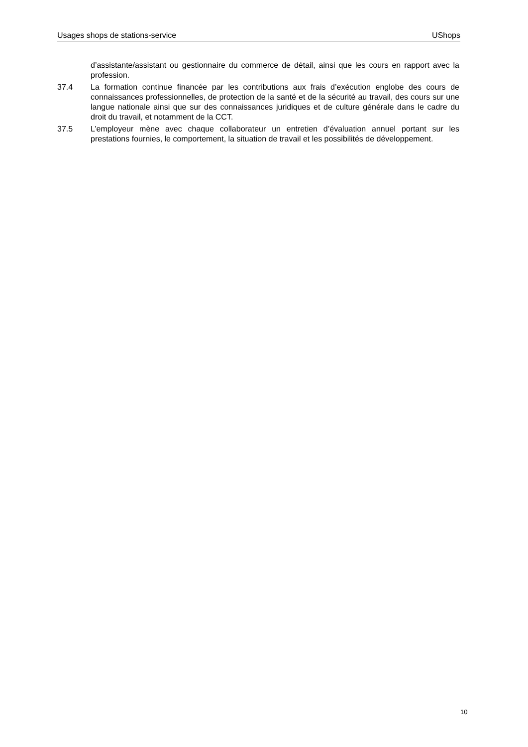Usages shops de stations-service UShops
d’assistante/assistant ou gestionnaire du commerce de détail, ainsi que les cours en rapport avec la profession.
37.4 La formation continue financée par les contributions aux frais d’exécution englobe des cours de connaissances professionnelles, de protection de la santé et de la sécurité au travail, des cours sur une langue nationale ainsi que sur des connaissances juridiques et de culture générale dans le cadre du droit du travail, et notamment de la CCT.
37.5 L’employeur mène avec chaque collaborateur un entretien d’évaluation annuel portant sur les prestations fournies, le comportement, la situation de travail et les possibilités de développement.
10